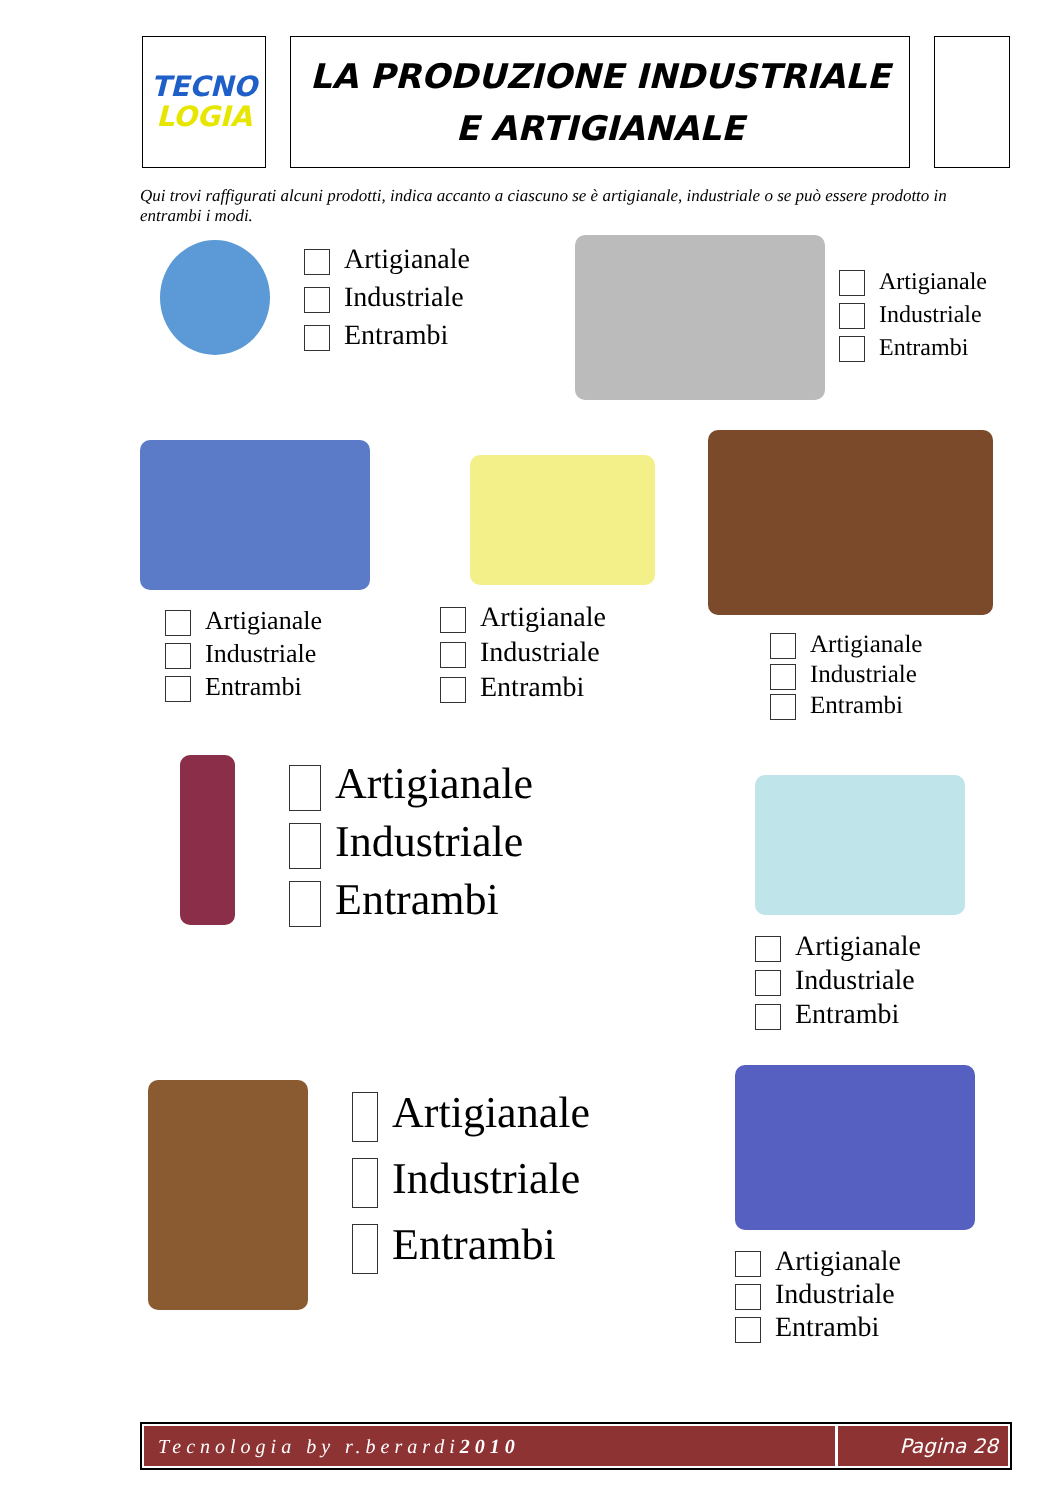TECNO
LOGIA
LA PRODUZIONE INDUSTRIALE
E ARTIGIANALE
Qui trovi raffigurati alcuni prodotti, indica accanto a ciascuno se è artigianale, industriale o se può essere prodotto in entrambi i modi.
Artigianale
Industriale
Entrambi
Artigianale
Industriale
Entrambi
Artigianale
Industriale
Entrambi
Artigianale
Industriale
Entrambi
Artigianale
Industriale
Entrambi
Artigianale
Industriale
Entrambi
Artigianale
Industriale
Entrambi
Artigianale
Industriale
Entrambi
Artigianale
Industriale
Entrambi
Tecnologia by r.berardi 2010 Pagina 28